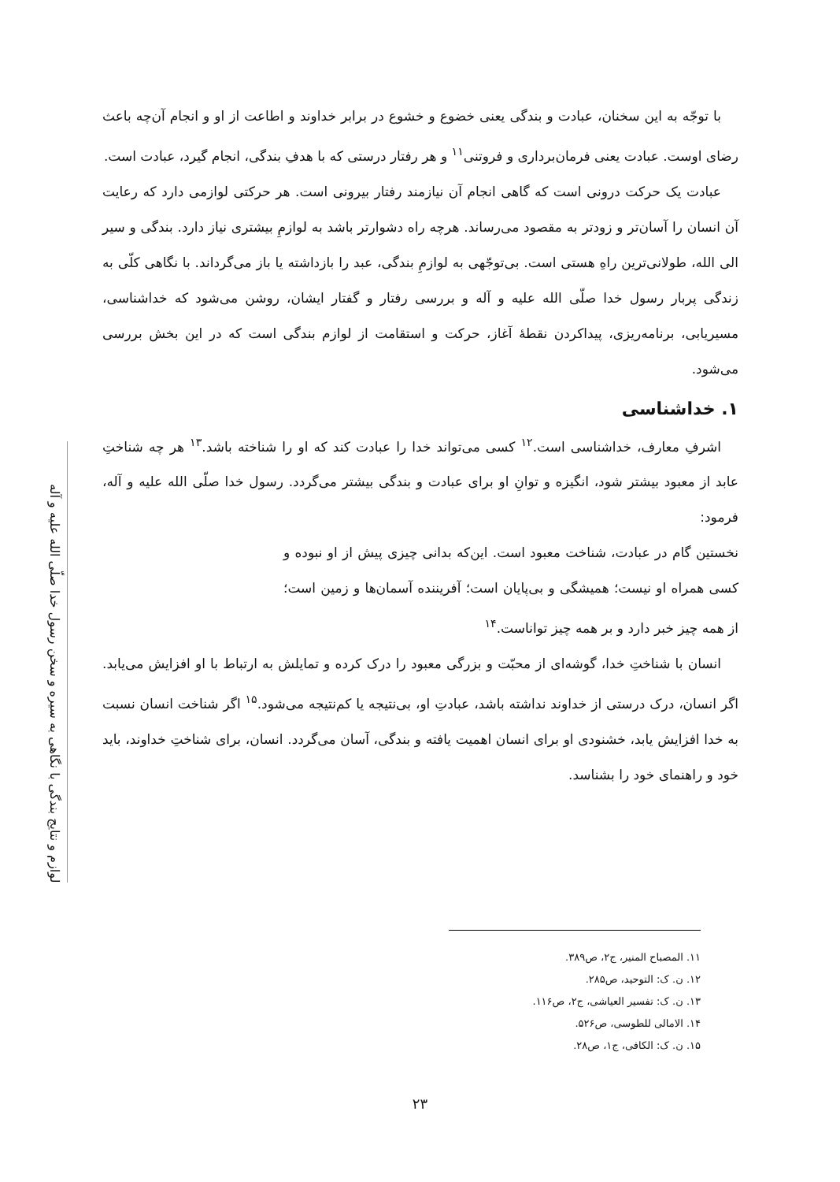لوازم و نتایج بندگی با نگاهی به سیره و سخن رسول خدا صلّی الله علیه و آله
با توجّه به این سخنان، عبادت و بندگی یعنی خضوع و خشوع در برابر خداوند و اطاعت از او و انجام آن‌چه باعث رضای اوست. عبادت یعنی فرمان‌برداری و فروتنی<sup>۱۱</sup> و هر رفتار درستی که با هدفِ بندگی، انجام گیرد، عبادت است.
عبادت یک حرکت درونی است که گاهی انجام آن نیازمند رفتار بیرونی است. هر حرکتی لوازمی دارد که رعایت آن انسان را آسان‌تر و زودتر به مقصود می‌رساند. هرچه راه دشوارتر باشد به لوازمِ بیشتری نیاز دارد. بندگی و سیر الی الله، طولانی‌ترین راهِ هستی است. بی‌توجّهی به لوازمِ بندگی، عبد را بازداشته یا باز می‌گرداند. با نگاهی کلّی به زندگی پربار رسول خدا صلّی الله علیه و آله و بررسی رفتار و گفتار ایشان، روشن می‌شود که خداشناسی، مسیریابی، برنامه‌ریزی، پیداکردن نقطهٔ آغاز، حرکت و استقامت از لوازم بندگی است که در این بخش بررسی می‌شود.
۱. خداشناسی
اشرفِ معارف، خداشناسی است.<sup>۱۲</sup> کسی می‌تواند خدا را عبادت کند که او را شناخته باشد.<sup>۱۳</sup> هر چه شناختِ عابد از معبود بیشتر شود، انگیزه و توانِ او برای عبادت و بندگی بیشتر می‌گردد. رسول خدا صلّی الله علیه و آله، فرمود:
نخستین گام در عبادت، شناخت معبود است. این‌که بدانی چیزی پیش از او نبوده و کسی همراه او نیست؛ همیشگی و بی‌پایان است؛ آفریننده آسمان‌ها و زمین است؛ از همه چیز خبر دارد و بر همه چیز تواناست.<sup>۱۴</sup>
انسان با شناختِ خدا، گوشه‌ای از محبّت و بزرگی معبود را درک کرده و تمایلش به ارتباط با او افزایش می‌یابد. اگر انسان، درک درستی از خداوند نداشته باشد، عبادتِ او، بی‌نتیجه یا کم‌نتیجه می‌شود.<sup>۱۵</sup> اگر شناخت انسان نسبت به خدا افزایش یابد، خشنودی او برای انسان اهمیت یافته و بندگی، آسان می‌گردد. انسان، برای شناختِ خداوند، باید خود و راهنمای خود را بشناسد.
۱۱. المصباح المنیر، ج۲، ص۳۸۹.
۱۲. ن. ک: التوحید، ص۲۸۵.
۱۳. ن. ک: تفسیر العیاشی، ج۲، ص۱۱۶.
۱۴. الامالی للطوسی، ص۵۲۶.
۱۵. ن. ک: الکافی، ج۱، ص۲۸.
۲۳